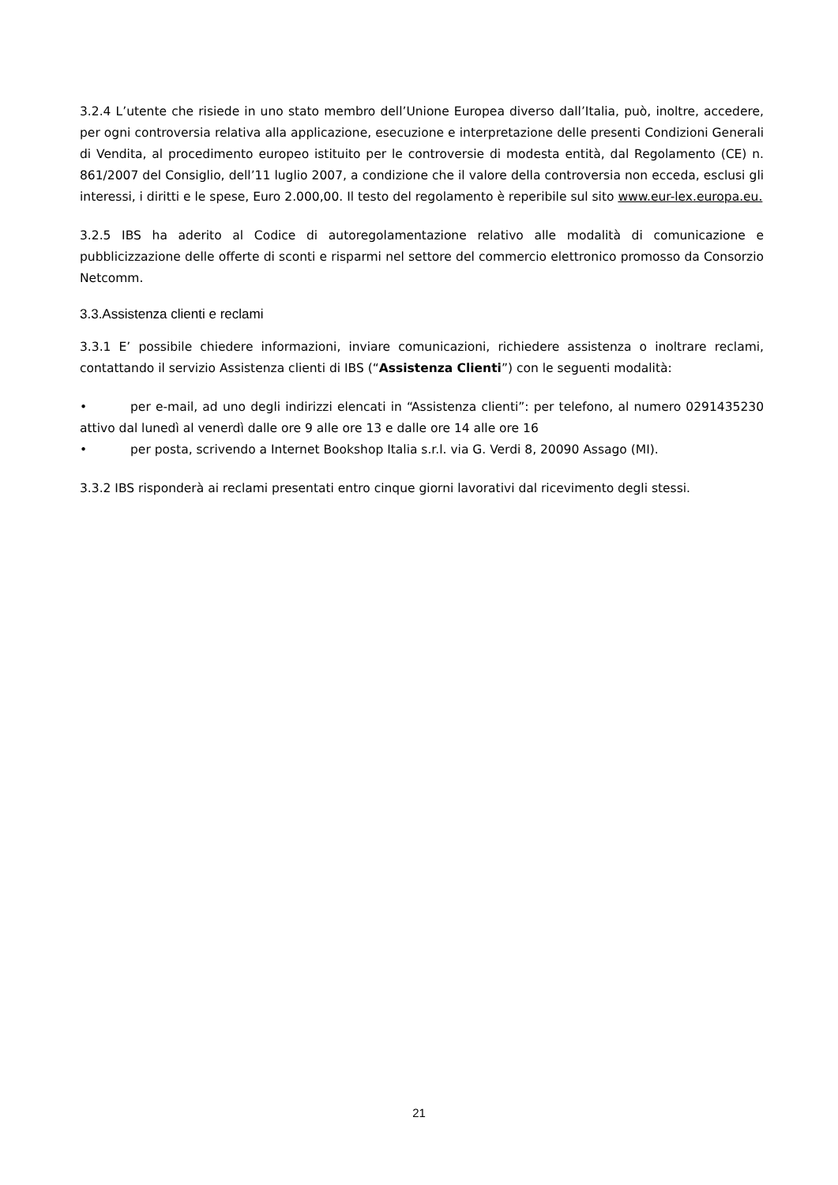3.2.4 L’utente che risiede in uno stato membro dell’Unione Europea diverso dall’Italia, può, inoltre, accedere, per ogni controversia relativa alla applicazione, esecuzione e interpretazione delle presenti Condizioni Generali di Vendita, al procedimento europeo istituito per le controversie di modesta entità, dal Regolamento (CE) n. 861/2007 del Consiglio, dell’11 luglio 2007, a condizione che il valore della controversia non ecceda, esclusi gli interessi, i diritti e le spese, Euro 2.000,00. Il testo del regolamento è reperibile sul sito www.eur-lex.europa.eu.
3.2.5 IBS ha aderito al Codice di autoregolamentazione relativo alle modalità di comunicazione e pubblicizzazione delle offerte di sconti e risparmi nel settore del commercio elettronico promosso da Consorzio Netcomm.
3.3.Assistenza clienti e reclami
3.3.1 E’ possibile chiedere informazioni, inviare comunicazioni, richiedere assistenza o inoltrare reclami, contattando il servizio Assistenza clienti di IBS (“Assistenza Clienti”) con le seguenti modalità:
• per e-mail, ad uno degli indirizzi elencati in “Assistenza clienti”: per telefono, al numero 0291435230 attivo dal lunedì al venerdì dalle ore 9 alle ore 13 e dalle ore 14 alle ore 16
• per posta, scrivendo a Internet Bookshop Italia s.r.l. via G. Verdi 8, 20090 Assago (MI).
3.3.2 IBS risponderà ai reclami presentati entro cinque giorni lavorativi dal ricevimento degli stessi.
21